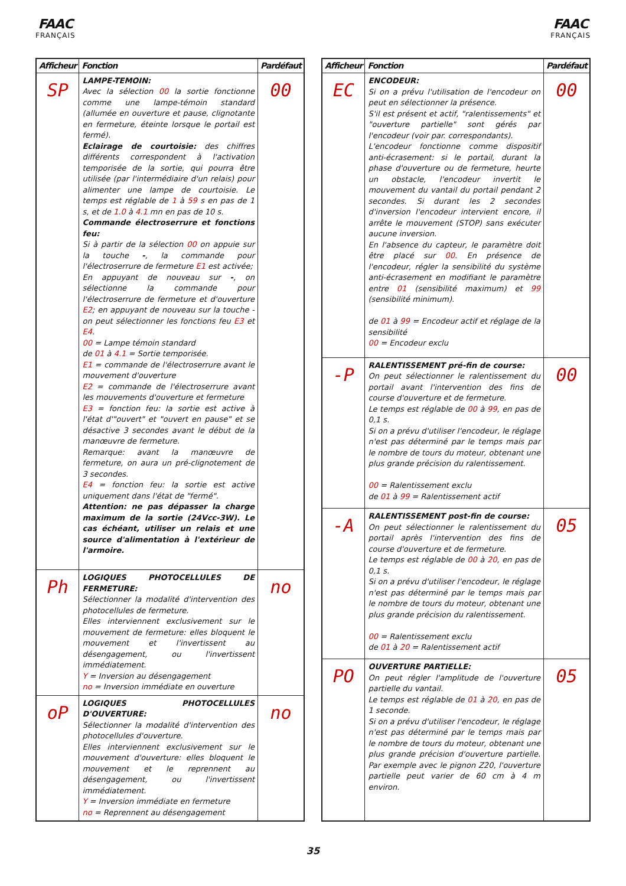FAAC
FRANÇAIS
FAAC
FRANÇAIS
| Afficheur | Fonction | Pardéfaut |
| --- | --- | --- |
| SP | LAMPE-TEMOIN: Avec la sélection 00 la sortie fonctionne comme une lampe-témoin standard (allumée en ouverture et pause, clignotante en fermeture, éteinte lorsque le portail est fermé). Eclairage de courtoisie: des chiffres différents correspondent à l'activation temporisée de la sortie, qui pourra être utilisée (par l'intermédiaire d'un relais) pour alimenter une lampe de courtoisie. Le temps est réglable de 1 à 59 s en pas de 1 s, et de 1.0 à 4.1 mn en pas de 10 s. Commande électroserrure et fonctions feu: Si à partir de la sélection 00 on appuie sur la touche - , la commande pour l'électroserrure de fermeture E1 est activée; En appuyant de nouveau sur - , on sélectionne la commande pour l'électroserrure de fermeture et d'ouverture E2 ; en appuyant de nouveau sur la touche - on peut sélectionner les fonctions feu E3 et E4 . 00 = Lampe témoin standard de 01 à 4.1 = Sortie temporisée. E1 = commande de l'électroserrure avant le mouvement d'ouverture E2 = commande de l'électroserrure avant les mouvements d'ouverture et fermeture E3 = fonction feu: la sortie est active à l'état d'"ouvert" et "ouvert en pause" et se désactive 3 secondes avant le début de la manœuvre de fermeture. Remarque: avant la manœuvre de fermeture, on aura un pré-clignotement de 3 secondes. E4 = fonction feu: la sortie est active uniquement dans l'état de "fermé". Attention: ne pas dépasser la charge maximum de la sortie (24Vcc-3W). Le cas échéant, utiliser un relais et une source d'alimentation à l'extérieur de l'armoire. | 00 |
| Ph | LOGIQUES PHOTOCELLULES DE FERMETURE: Sélectionner la modalité d'intervention des photocellules de fermeture. Elles interviennent exclusivement sur le mouvement de fermeture: elles bloquent le mouvement et l'invertissent au désengagement, ou l'invertissent immédiatement. Y = Inversion au désengagement no = Inversion immédiate en ouverture | no |
| oP | LOGIQUES PHOTOCELLULES D'OUVERTURE: Sélectionner la modalité d'intervention des photocellules d'ouverture. Elles interviennent exclusivement sur le mouvement d'ouverture: elles bloquent le mouvement et le reprennent au désengagement, ou l'invertissent immédiatement. Y = Inversion immédiate en fermeture no = Reprennent au désengagement | no |
| Afficheur | Fonction | Pardéfaut |
| --- | --- | --- |
| EC | ENCODEUR: Si on a prévu l'utilisation de l'encodeur on peut en sélectionner la présence. S'il est présent et actif, "ralentissements" et "ouverture partielle" sont gérés par l'encodeur (voir par. correspondants). L'encodeur fonctionne comme dispositif anti-écrasement: si le portail, durant la phase d'ouverture ou de fermeture, heurte un obstacle, l'encodeur invertit le mouvement du vantail du portail pendant 2 secondes. Si durant les 2 secondes d'inversion l'encodeur intervient encore, il arrête le mouvement (STOP) sans exécuter aucune inversion. En l'absence du capteur, le paramètre doit être placé sur 00 . En présence de l'encodeur, régler la sensibilité du système anti-écrasement en modifiant le paramètre entre 01 (sensibilité maximum) et 99 (sensibilité minimum). de 01 à 99 = Encodeur actif et réglage de la sensibilité 00 = Encodeur exclu | 00 |
| -P | RALENTISSEMENT pré-fin de course: On peut sélectionner le ralentissement du portail avant l'intervention des fins de course d'ouverture et de fermeture. Le temps est réglable de 00 à 99 , en pas de 0,1 s. Si on a prévu d'utiliser l'encodeur, le réglage n'est pas déterminé par le temps mais par le nombre de tours du moteur, obtenant une plus grande précision du ralentissement. 00 = Ralentissement exclu de 01 à 99 = Ralentissement actif | 00 |
| -A | RALENTISSEMENT post-fin de course: On peut sélectionner le ralentissement du portail après l'intervention des fins de course d'ouverture et de fermeture. Le temps est réglable de 00 à 20 , en pas de 0,1 s. Si on a prévu d'utiliser l'encodeur, le réglage n'est pas déterminé par le temps mais par le nombre de tours du moteur, obtenant une plus grande précision du ralentissement. 00 = Ralentissement exclu de 01 à 20 = Ralentissement actif | 05 |
| PO | OUVERTURE PARTIELLE: On peut régler l'amplitude de l'ouverture partielle du vantail. Le temps est réglable de 01 à 20 , en pas de 1 seconde. Si on a prévu d'utiliser l'encodeur, le réglage n'est pas déterminé par le temps mais par le nombre de tours du moteur, obtenant une plus grande précision d'ouverture partielle. Par exemple avec le pignon Z20, l'ouverture partielle peut varier de 60 cm à 4 m environ. | 05 |
35